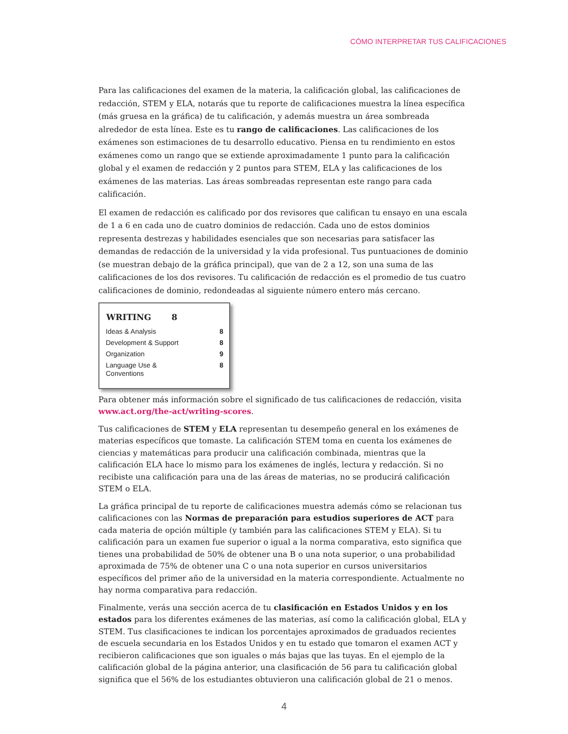CÓMO INTERPRETAR TUS CALIFICACIONES
Para las calificaciones del examen de la materia, la calificación global, las calificaciones de redacción, STEM y ELA, notarás que tu reporte de calificaciones muestra la línea específica (más gruesa en la gráfica) de tu calificación, y además muestra un área sombreada alrededor de esta línea. Este es tu rango de calificaciones. Las calificaciones de los exámenes son estimaciones de tu desarrollo educativo. Piensa en tu rendimiento en estos exámenes como un rango que se extiende aproximadamente 1 punto para la calificación global y el examen de redacción y 2 puntos para STEM, ELA y las calificaciones de los exámenes de las materias. Las áreas sombreadas representan este rango para cada calificación.
El examen de redacción es calificado por dos revisores que califican tu ensayo en una escala de 1 a 6 en cada uno de cuatro dominios de redacción. Cada uno de estos dominios representa destrezas y habilidades esenciales que son necesarias para satisfacer las demandas de redacción de la universidad y la vida profesional. Tus puntuaciones de dominio (se muestran debajo de la gráfica principal), que van de 2 a 12, son una suma de las calificaciones de los dos revisores. Tu calificación de redacción es el promedio de tus cuatro calificaciones de dominio, redondeadas al siguiente número entero más cercano.
| WRITING 8 | |
| --- | --- |
| Ideas & Analysis | 8 |
| Development & Support | 8 |
| Organization | 9 |
| Language Use & Conventions | 8 |
Para obtener más información sobre el significado de tus calificaciones de redacción, visita www.act.org/the-act/writing-scores.
Tus calificaciones de STEM y ELA representan tu desempeño general en los exámenes de materias específicos que tomaste. La calificación STEM toma en cuenta los exámenes de ciencias y matemáticas para producir una calificación combinada, mientras que la calificación ELA hace lo mismo para los exámenes de inglés, lectura y redacción. Si no recibiste una calificación para una de las áreas de materias, no se producirá calificación STEM o ELA.
La gráfica principal de tu reporte de calificaciones muestra además cómo se relacionan tus calificaciones con las Normas de preparación para estudios superiores de ACT para cada materia de opción múltiple (y también para las calificaciones STEM y ELA). Si tu calificación para un examen fue superior o igual a la norma comparativa, esto significa que tienes una probabilidad de 50% de obtener una B o una nota superior, o una probabilidad aproximada de 75% de obtener una C o una nota superior en cursos universitarios específicos del primer año de la universidad en la materia correspondiente. Actualmente no hay norma comparativa para redacción.
Finalmente, verás una sección acerca de tu clasificación en Estados Unidos y en los estados para los diferentes exámenes de las materias, así como la calificación global, ELA y STEM. Tus clasificaciones te indican los porcentajes aproximados de graduados recientes de escuela secundaria en los Estados Unidos y en tu estado que tomaron el examen ACT y recibieron calificaciones que son iguales o más bajas que las tuyas. En el ejemplo de la calificación global de la página anterior, una clasificación de 56 para tu calificación global significa que el 56% de los estudiantes obtuvieron una calificación global de 21 o menos.
4